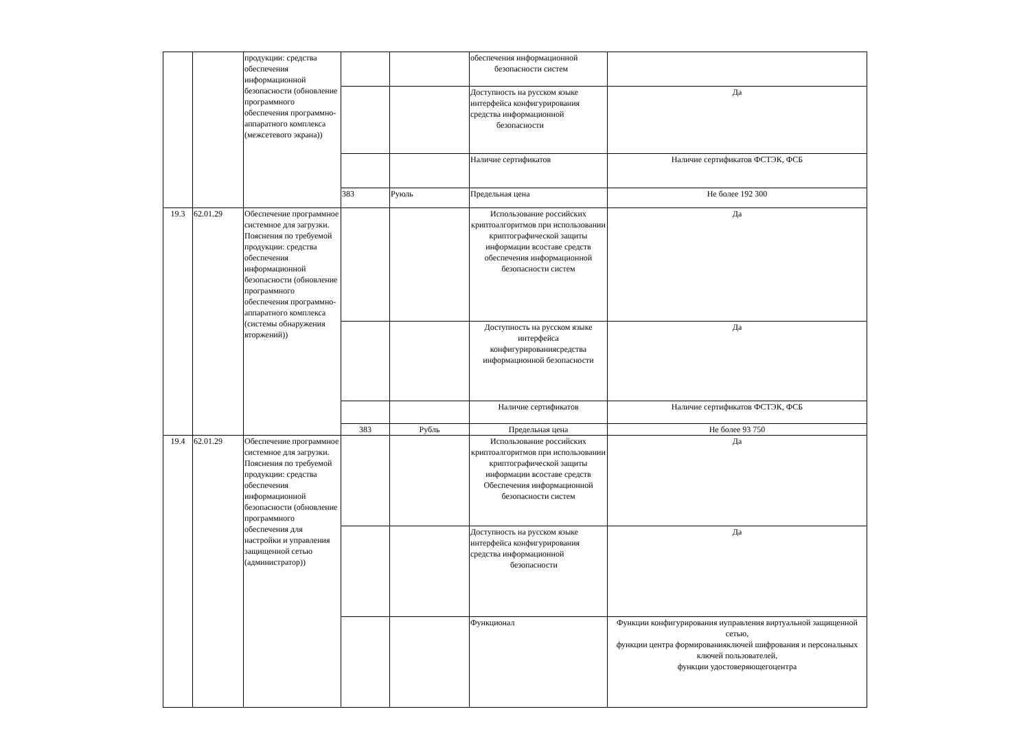| | | продукции: средства обеспечения информационной безопасности (обновление программного обеспечения программно-аппаратного комплекса (межсетевого экрана)) | | | обеспечения информационной безопасности систем | |
| | | | | | Доступность на русском языке интерфейса конфигурирования средства информационной безопасности | Да |
| | | | | | Наличие сертификатов | Наличие сертификатов ФСТЭК, ФСБ |
| | | | 383 | Руюль | Предельная цена | Не более 192 300 |
| 19.3 | 62.01.29 | Обеспечение программное системное для загрузки. Пояснения по требуемой продукции: средства обеспечения информационной безопасности (обновление программного обеспечения программно-аппаратного комплекса (системы обнаружения вторжений)) | | | Использование российских криптоалгоритмов при использовании криптографической защиты информации всоставе средств обеспечения информационной безопасности систем | Да |
| | | | | | Доступность на русском языке интерфейса конфигурированиясредства информационной безопасности | Да |
| | | | | | Наличие сертификатов | Наличие сертификатов ФСТЭК, ФСБ |
| | | | 383 | Рубль | Предельная цена | Не более 93 750 |
| 19.4 | 62.01.29 | Обеспечение программное системное для загрузки. Пояснения по требуемой продукции: средства обеспечения информационной безопасности (обновление программного обеспечения для настройки и управления защищенной сетью (администратор)) | | | Использование российских криптоалгоритмов при использовании криптографической защиты информации всоставе средств Обеспечения информационной безопасности систем | Да |
| | | | | | Доступность на русском языке интерфейса конфигурирования средства информационной безопасности | Да |
| | | | | | Функционал | Функции конфигурирования иуправления виртуальной защищенной сетью, функции центра формированияключей шифрования и персональных ключей пользователей, функции удостоверяющегоцентра |